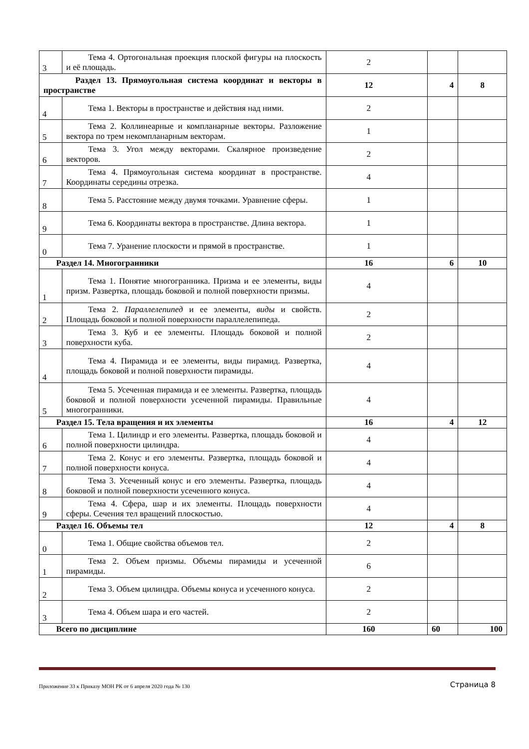| 3 | Тема 4. Ортогональная проекция плоской фигуры на плоскость и её площадь. | 2 | | |
| Раздел 13. Прямоугольная система координат и векторы в пространстве | | 12 | 4 | 8 |
| 4 | Тема 1. Векторы в пространстве и действия над ними. | 2 | | |
| 5 | Тема 2. Коллинеарные и компланарные векторы. Разложение вектора по трем некомпланарным векторам. | 1 | | |
| 6 | Тема 3. Угол между векторами. Скалярное произведение векторов. | 2 | | |
| 7 | Тема 4. Прямоугольная система координат в пространстве. Координаты середины отрезка. | 4 | | |
| 8 | Тема 5. Расстояние между двумя точками. Уравнение сферы. | 1 | | |
| 9 | Тема 6. Координаты вектора в пространстве. Длина вектора. | 1 | | |
| 0 | Тема 7. Уранение плоскости и прямой в пространстве. | 1 | | |
| Раздел 14. Многогранники | | 16 | 6 | 10 |
| 1 | Тема 1. Понятие многогранника. Призма и ее элементы, виды призм. Развертка, площадь боковой и полной поверхности призмы. | 4 | | |
| 2 | Тема 2. Параллелепипед и ее элементы, виды и свойств. Площадь боковой и полной поверхности параллелепипеда. | 2 | | |
| 3 | Тема 3. Куб и ее элементы. Площадь боковой и полной поверхности куба. | 2 | | |
| 4 | Тема 4. Пирамида и ее элементы, виды пирамид. Развертка, площадь боковой и полной поверхности пирамиды. | 4 | | |
| 5 | Тема 5. Усеченная пирамида и ее элементы. Развертка, площадь боковой и полной поверхности усеченной пирамиды. Правильные многогранники. | 4 | | |
| Раздел 15. Тела вращения и их элементы | | 16 | 4 | 12 |
| 6 | Тема 1. Цилиндр и его элементы. Развертка, площадь боковой и полной поверхности цилиндра. | 4 | | |
| 7 | Тема 2. Конус и его элементы. Развертка, площадь боковой и полной поверхности конуса. | 4 | | |
| 8 | Тема 3. Усеченный конус и его элементы. Развертка, площадь боковой и полной поверхности усеченного конуса. | 4 | | |
| 9 | Тема 4. Сфера, шар и их элементы. Площадь поверхности сферы. Сечения тел вращений плоскостью. | 4 | | |
| Раздел 16. Объемы тел | | 12 | 4 | 8 |
| 0 | Тема 1. Общие свойства объемов тел. | 2 | | |
| 1 | Тема 2. Объем призмы. Объемы пирамиды и усеченной пирамиды. | 6 | | |
| 2 | Тема 3. Объем цилиндра. Объемы конуса и усеченного конуса. | 2 | | |
| 3 | Тема 4. Объем шара и его частей. | 2 | | |
| Всего по дисциплине | | 160 | 60 | 100 |
Приложение 33 к Приказу МОН РК от 6 апреля 2020 года № 130 Страница 8